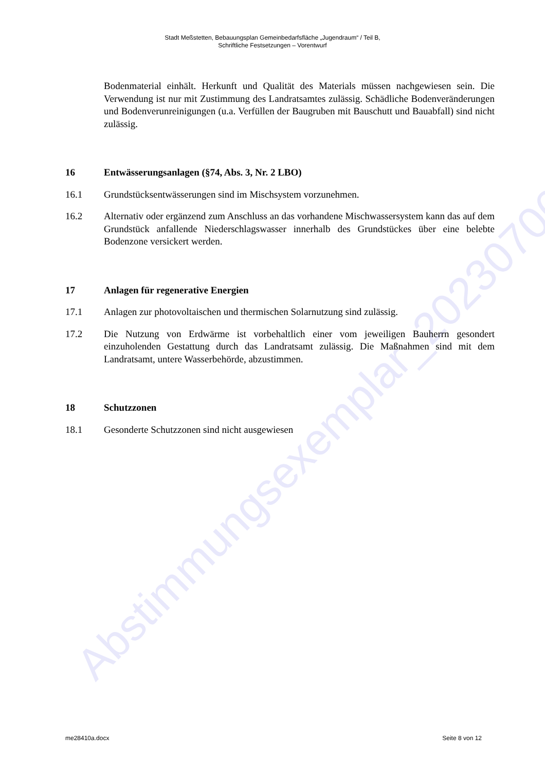Abstimmungsexemplar_20230706
Stadt Meßstetten, Bebauungsplan Gemeinbedarfsfläche „Jugendraum“ / Teil B,
Schriftliche Festsetzungen – Vorentwurf
Bodenmaterial einhält. Herkunft und Qualität des Materials müssen nachgewiesen sein. Die Verwendung ist nur mit Zustimmung des Landratsamtes zulässig. Schädliche Bodenveränderungen und Bodenverunreinigungen (u.a. Verfüllen der Baugruben mit Bauschutt und Bauabfall) sind nicht zulässig.
16 Entwässerungsanlagen (§74, Abs. 3, Nr. 2 LBO)
16.1 Grundstücksentwässerungen sind im Mischsystem vorzunehmen.
16.2 Alternativ oder ergänzend zum Anschluss an das vorhandene Mischwassersystem kann das auf dem Grundstück anfallende Niederschlagswasser innerhalb des Grundstückes über eine belebte Bodenzone versickert werden.
17 Anlagen für regenerative Energien
17.1 Anlagen zur photovoltaischen und thermischen Solarnutzung sind zulässig.
17.2 Die Nutzung von Erdwärme ist vorbehaltlich einer vom jeweiligen Bauherrn gesondert einzuholenden Gestattung durch das Landratsamt zulässig. Die Maßnahmen sind mit dem Landratsamt, untere Wasserbehörde, abzustimmen.
18 Schutzzonen
18.1 Gesonderte Schutzzonen sind nicht ausgewiesen
me28410a.docx Seite 8 von 12